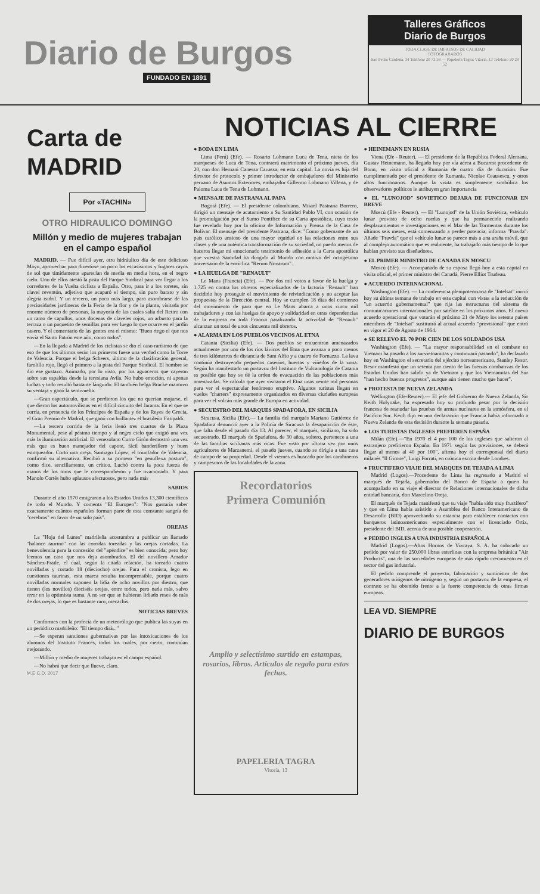Diario de Burgos
FUNDADO EN 1891
Talleres Gráficos
Diario de Burgos
TODA CLASE DE IMPRESOS DE CALIDAD
FOTOGRABADOS
San Pedro Cardeña, 34 Teléfono 20 73 58 — Papelería Tagra: Vitoria, 13 Teléfono 20 28 52
Carta de
MADRID
Por «TACHIN»
OTRO HIDRAULICO DOMINGO
Millón y medio de mujeres trabajan en el campo español
MADRID. — Fue difícil ayer, otro hidráulico día de este delicioso Mayo, aprovechar para divertirse un poco los escasísimos y fugaces rayos de sol que tímidamente aparecían de media en media hora, en el negro cielo. Uno de ellos atestó la pista del Parque Sindical para ver llegar a los corredores de la Vuelta ciclista a España. Otro, para ir a los toretes, sin clavel reventón, adjetivo que acaparó el tiempo, sin puro barato y sin alegría isidril. Y un tercero, un poco más largo, para asombrarse de las preciosidades jardineras de la Feria de la flor y de la planta, visitada por enorme número de personas, la mayoría de las cuales salía del Retiro con un ramo de capullos, unos docenas de claveles rojos, un arbusto para la terraza o un paquetito de semillas para ver luego lo que ocurre en el jardín casero. Y el comentario de las gentes era el mismo: "Buen riego el que nos envía el Santo Patrón este año, como todos".
—En la llegada a Madrid de los ciclistas se dio el caso rarísimo de que eso de que los últimos serán los primeros fuese una verdad como la Torre de Valencia. Porque el belga Scheers, último de la clasificación general, farolillo rojo, llegó el primero a la pista del Parque Sindical. El hombre se dio ese gustazo. Animado, por lo visto, por los aguaceros que cayeron sobre sus espaldas desde la teresiana Avila. No hubo emoción, ni apenas luchas y todo resultó bastante lánguido. El también belga Bracke mantuvo su ventaja y ganó la semivuelta.
—Gran espectáculo, que se perdieron los que no querían mojarse, el que dieron los automovilistas en el difícil circuito del Jarama. En el que se corría, en presencia de los Príncipes de España y de los Reyes de Grecia, el Gran Premio de Madrid, que ganó con brillantez el brasileño Fittipaldi.
—La tercera corrida de la feria llenó tres cuartos de la Plaza Monumental, pese al pésimo tiempo y al negro cielo que exigió una vez más la iluminación artificial. El venezolano Curro Girón demostró una vez más que es buen manejador del capote, fácil banderillero y buen estoqueador. Cortó una oreja. Santiago López, el triunfador de Valencia, confirmó su alternativa. Recibió a su primero "en genuflexa postura", como dice, sencillamente, un crítico. Luchó contra la poca fuerza de manos de los toros que le correspondieron y fue ovacionado. Y para Manolo Cortés hubo aplausos afectuosos, pero nada más
SABIOS
Durante el año 1970 emigraron a los Estados Unidos 13,300 científicos de todo el Mundo. Y comenta "El Europeo": "Nos gustaría saber exactamente cuántos españoles forman parte de esta constante sangría de "cerebros" en favor de un solo país".
OREJAS
La "Hoja del Lunes" madrileña acostumbra a publicar un llamado "balance taurino" con las corridas toreadas y las orejas cortadas. La benevolencia para la concesión del "apéndice" es bien conocida; pero hoy leemos un caso que nos deja asombrados. El del novillero Amador Sánchez-Fraile, el cual, según la citada relación, ha toreado cuatro novilladas y cortado 18 (dieciocho) orejas. Para el cronista, lego en cuestiones taurinas, esta marca resulta incomprensible, porque cuatro novilladas normales suponen la lidia de ocho novillos por diestro, que tienen (los novillos) dieciséis orejas, entre todos, pero nada más, salvo error en la optimista suma. A no ser que se hubieran lidiado reses de más de dos orejas, lo que es bastante raro, mecachis.
NOTICIAS BREVES
Conformes con la profecía de un meteorólogo que publica las suyas en un periódico madrileño: "El tiempo dirá..."
—Se esperan sanciones gubernativas por las intoxicaciones de los alumnos del Instituto Francés, todos los cuales, por cierto, continúan mejorando.
—Millón y medio de mujeres trabajan en el campo español.
—No habrá que decir que llueve, claro.
M.E.C.D. 2017
NOTICIAS AL CIERRE
● BODA EN LIMA
Lima (Perú) (Efe). — Rosario Lohmann Luca de Tena, nieta de los marqueses de Luca de Tena, contraerá matrimonio el próximo jueves, día 20, con don Hernani Canessa Cavassa, en esta capital. La novia es hija del director de protocolo y primer introductor de embajadores del Ministerio peruano de Asuntos Exteriores, embajador Gillermo Lohmann Villena, y de Paloma Luca de Tena de Lohmann.
● MENSAJE DE PASTRANA AL PAPA
Bogotá (Efe). — El presidente colombiano, Misael Pastrana Borrero, dirigió un mensaje de acatamiento a Su Santidad Pablo VI, con ocasión de la promulgación por el Sumo Pontífice de su Carta apostólica, cuyo texto fue revelado hoy por la oficina de Información y Prensa de la Casa de Bolívar. El mensaje del presidente Pastrana, dice: "Como gobernante de un país católico ansioso de una mayor equidad en las relaciones entre sus clases y de una auténtica transformación de su sociedad, no puedo menos de haceros llegar mi emocionado testimonio de adhesión a la Carta apostólica que vuestra Santidad ha dirigido al Mundo con motivo del octogésimo aniversario de la encíclica "Rerum Novarum".
● LA HUELGA DE "RENAULT"
Le Mans (Francia) (Efe). — Por dos mil votos a favor de la huelga y 1.725 en contra los obreros especializados de la factoría "Renault" han decidido hoy proseguir el movimiento de reivindicación y no aceptar las propuestas de la Dirección central. Hoy se cumplen 18 días del comienzo del movimiento de paro que en Le Mans abarca a unos cinco mil trabajadores y con las huelgas de apoyo y solidaridad en otras dependencias de la empresa en toda Francia paralizando la actividad de "Renault" alcanzan un total de unos cincuenta mil obreros.
● ALARMA EN LOS PUEBLOS VECINOS AL ETNA
Catania (Sicilia) (Efe). — Dos pueblos se encuentran amenazados actualmente por uno de los ríos lávicos del Etna que avanza a poco menos de tres kilómetros de distancia de Sant Alfio y a cuatro de Fornazzo. La lava continúa destruyendo pequeños caseríos, huertas y viñedos de la zona. Según ha manifestado un portavoz del Instituto de Vulcanología de Catania es posible que hoy se dé la orden de evacuación de las poblaciones más amenazadas. Se calcula que ayer visitaron el Etna unas veinte mil personas para ver el espectacular fenómeno eruptivo. Algunos turistas llegan en vuelos "charters" expresamente organizados en diversas ciudades europeas para ver el volcán más grande de Europa en actividad.
● SECUESTRO DEL MARQUES SPADAFORA, EN SICILIA
Siracusa, Sicilia (Efe).— La familia del marqués Mariano Gutiérrez de Spadafora denunció ayer a la Policía de Siracusa la desaparición de éste, que falta desde el pasado día 13. Al parecer, el marqués, siciliano, ha sido secuestrado. El marqués de Spadafora, de 30 años, soltero, pertenece a una de las familias sicilianas más ricas. Fue visto por última vez por unos agricultores de Marzanemi, el pasado jueves, cuando se dirigía a una casa de campo de su propiedad. Desde el viernes es buscado por los carabineros y campesinos de las localidades de la zona.
Recordatorios
Primera Comunión
Amplio y selectísimo surtido en estampas, rosarios, libros. Artículos de regalo para estas fechas.
PAPELERIA TAGRA
Vitoria, 13
● HEINEMANN EN RUSIA
Viena (Efe - Reuter). — El presidente de la República Federal Alemana, Gustav Heinemann, ha llegado hoy por vía aérea a Bucarest procedente de Bonn, en visita oficial a Rumania de cuatro día de duración. Fue cumplimentado por el presidente de Rumania, Nicolae Ceausescu, y otros altos funcionarios. Aunque la visita es simplemente simbólica los observadores políticos le atribuyen gran importancia
● EL "LUNOJOD" SOVIETICO DEJARA DE FUNCIONAR EN BREVE
Moscú (Efe - Reuter). — El "Lunojod" de la Unión Soviética, vehículo lunar provisto de ocho ruedas y que ha permanecido realizando desplazamientos e investigaciones en el Mar de las Tormentas durante los últimos seis meses, está comenzando a perder potencia, informa "Pravda". Añade "Pravda" que el vehículo lunar se parece más a una araña móvil, que al complejo automático que es realmente, ha trabajado más tiempo de lo que habían previsto sus diseñadores.
● EL PRIMER MINISTRO DE CANADA EN MOSCU
Moscú (Efe). — Acompañado de su esposa llegó hoy a esta capital en visita oficial, el primer ministro del Canadá, Pierre Elliot Trudeau.
● ACUERDO INTERNACIONAL
Washington (Efe). — La conferencia plenipotenciaria de "Intelsat" inició hoy su última semana de trabajo en esta capital con vistas a la redacción de "un acuerdo gubernamental" que rija las estructuras del sistema de comunicaciones internacionales por satélite en los próximos años. El nuevo acuerdo operacional que votarán el próximo 21 de Mayo los setenta países miembros de "Intelsat" sustituirá al actual acuerdo "provisional" que entró en vigor el 20 de Agosto de 1964.
● SE RELEVO EL 70 POR CIEN DE LOS SOLDADOS USA
Washington (Efe). — "La mayor responsabilidad en el combate en Vietnam ha pasado a los survietnamitas y continuará pasando", ha declarado hoy en Washington el secretario del ejército norteamericano, Stanley Resor. Resor manifestó que un setenta por ciento de las fuerzas combativas de los Estados Unidos han salido ya de Vietnam y que los Vietnamitas del Sur "han hecho buenos progresos", aunque aún tienen mucho que hacer".
● PROTESTA DE NUEVA ZELANDA
Wellington (Efe-Reuter).— El jefe del Gobierno de Nueva Zelanda, Sir Keith Holyoake, ha expresado hoy su profundo pesar por la decisión francesa de reanudar las pruebas de armas nucleares en la atmósfera, en el Pacífico Sur. Keith dijo en una declaración que Francia había informado a Nueva Zelanda de esta decisión durante la semana pasada.
● LOS TURISTAS INGLESES PREFIEREN ESPAÑA
Milán (Efe).—"En 1970 el 4 por 100 de los ingleses que salieron al extranjero prefirieron España. En 1971 según las previsiones, se deberá llegar al menos al 40 por 100", afirma hoy el corresponsal del diario milanés "Il Girone", Luigi Forrati, en crónica escrita desde Londres.
● FRUCTIFERO VIAJE DEL MARQUES DE TEJADA A LIMA
Madrid (Logos).—Procedente de Lima ha regresado a Madrid el marqués de Tejada, gobernador del Banco de España a quien ha acompañado en su viaje el director de Relaciones internacionales de dicha entidad bancaria, don Marcelino Oreja.
El marqués de Tejada manifestó que su viaje "había sido muy fructífero" y que en Lima había asistido a Asamblea del Banco Interamericano de Desarrollo (BID) aprovechando su estancia para establecer contactos con banqueros latinoamericanos especialmente con el licenciado Ortiz, presidente del BID, acerca de una posible cooperación.
● PEDIDO INGLES A UNA INDUSTRIA ESPAÑOLA
Madrid (Logos).—Altos Hornos de Vizcaya, S. A. ha colocado un pedido por valor de 250.000 libras esterlinas con la empresa británica "Air Products", una de las sociedades europeas de más rápido crecimiento en el sector del gas industrial.
El pedido comprende el proyecto, fabricación y suministro de dos generadores oriógenos de nitrógeno y, según un portavoz de la empresa, el contrato se ha obtenido frente a la fuerte competencia de otras firmas europeas.
LEA VD. SIEMPRE
DIARIO DE BURGOS